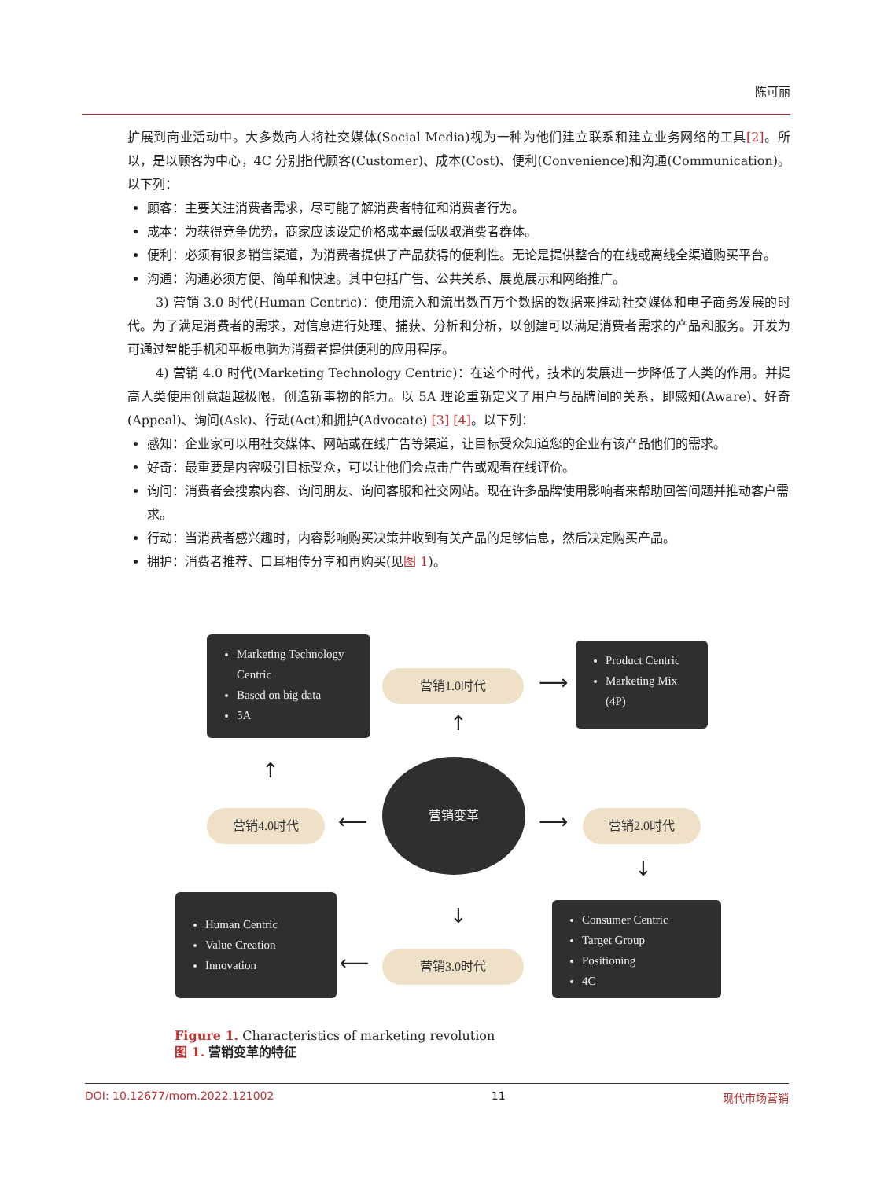陈可丽
扩展到商业活动中。大多数商人将社交媒体(Social Media)视为一种为他们建立联系和建立业务网络的工具[2]。所以，是以顾客为中心，4C 分别指代顾客(Customer)、成本(Cost)、便利(Convenience)和沟通(Communication)。以下列：
顾客：主要关注消费者需求，尽可能了解消费者特征和消费者行为。
成本：为获得竞争优势，商家应该设定价格成本最低吸取消费者群体。
便利：必须有很多销售渠道，为消费者提供了产品获得的便利性。无论是提供整合的在线或离线全渠道购买平台。
沟通：沟通必须方便、简单和快速。其中包括广告、公共关系、展览展示和网络推广。
3) 营销 3.0 时代(Human Centric)：使用流入和流出数百万个数据的数据来推动社交媒体和电子商务发展的时代。为了满足消费者的需求，对信息进行处理、捕获、分析和分析，以创建可以满足消费者需求的产品和服务。开发为可通过智能手机和平板电脑为消费者提供便利的应用程序。
4) 营销 4.0 时代(Marketing Technology Centric)：在这个时代，技术的发展进一步降低了人类的作用。并提高人类使用创意超越极限，创造新事物的能力。以 5A 理论重新定义了用户与品牌间的关系，即感知(Aware)、好奇(Appeal)、询问(Ask)、行动(Act)和拥护(Advocate) [3] [4]。以下列：
感知：企业家可以用社交媒体、网站或在线广告等渠道，让目标受众知道您的企业有该产品他们的需求。
好奇：最重要是内容吸引目标受众，可以让他们会点击广告或观看在线评价。
询问：消费者会搜索内容、询问朋友、询问客服和社交网站。现在许多品牌使用影响者来帮助回答问题并推动客户需求。
行动：当消费者感兴趣时，内容影响购买决策并收到有关产品的足够信息，然后决定购买产品。
拥护：消费者推荐、口耳相传分享和再购买(见图 1)。
Marketing Technology Centric
Based on big data
5A
营销1.0时代 ⟶
Product Centric
Marketing Mix (4P)
↑
↑
营销4.0时代 ⟵
营销变革
⟶ 营销2.0时代
↓
↓
Human Centric
Value Creation
Innovation
⟵ 营销3.0时代
Consumer Centric
Target Group
Positioning
4C
Figure 1. Characteristics of marketing revolution
图 1. 营销变革的特征
DOI: 10.12677/mom.2022.121002 11 现代市场营销